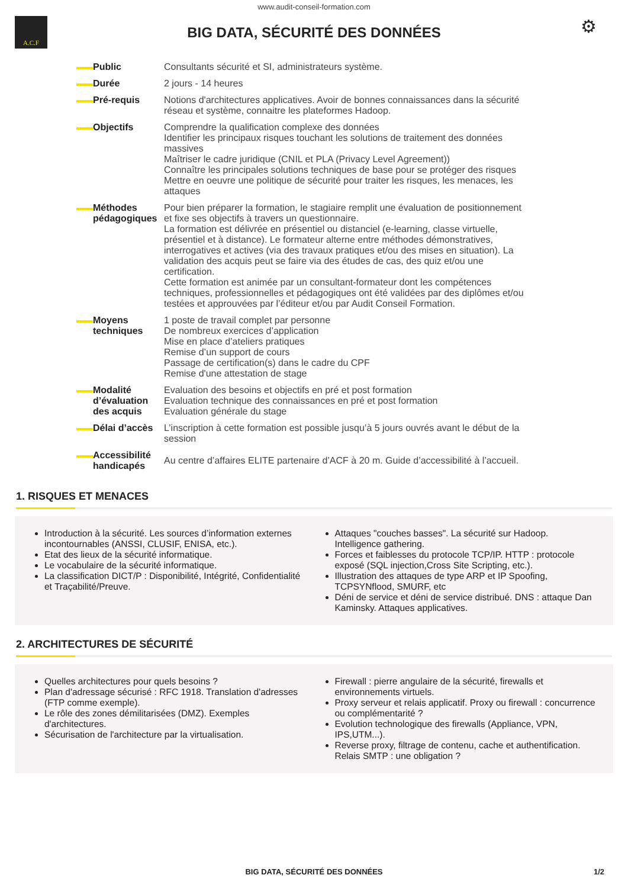www.audit-conseil-formation.com
A.C.F
BIG DATA, SÉCURITÉ DES DONNÉES
⚙
| Public | Consultants sécurité et SI, administrateurs système. |
| Durée | 2 jours - 14 heures |
| Pré-requis | Notions d'architectures applicatives. Avoir de bonnes connaissances dans la sécurité réseau et système, connaitre les plateformes Hadoop. |
| Objectifs | Comprendre la qualification complexe des données Identifier les principaux risques touchant les solutions de traitement des données massives Maîtriser le cadre juridique (CNIL et PLA (Privacy Level Agreement)) Connaître les principales solutions techniques de base pour se protéger des risques Mettre en oeuvre une politique de sécurité pour traiter les risques, les menaces, les attaques |
| Méthodes pédagogiques | Pour bien préparer la formation, le stagiaire remplit une évaluation de positionnement et fixe ses objectifs à travers un questionnaire. La formation est délivrée en présentiel ou distanciel (e-learning, classe virtuelle, présentiel et à distance). Le formateur alterne entre méthodes démonstratives, interrogatives et actives (via des travaux pratiques et/ou des mises en situation). La validation des acquis peut se faire via des études de cas, des quiz et/ou une certification. Cette formation est animée par un consultant-formateur dont les compétences techniques, professionnelles et pédagogiques ont été validées par des diplômes et/ou testées et approuvées par l’éditeur et/ou par Audit Conseil Formation. |
| Moyens techniques | 1 poste de travail complet par personne De nombreux exercices d’application Mise en place d’ateliers pratiques Remise d’un support de cours Passage de certification(s) dans le cadre du CPF Remise d'une attestation de stage |
| Modalité d’évaluation des acquis | Evaluation des besoins et objectifs en pré et post formation Evaluation technique des connaissances en pré et post formation Evaluation générale du stage |
| Délai d’accès | L’inscription à cette formation est possible jusqu’à 5 jours ouvrés avant le début de la session |
| Accessibilité handicapés | Au centre d’affaires ELITE partenaire d’ACF à 20 m. Guide d’accessibilité à l’accueil. |
1. RISQUES ET MENACES
Introduction à la sécurité. Les sources d’information externes incontournables (ANSSI, CLUSIF, ENISA, etc.).
Etat des lieux de la sécurité informatique.
Le vocabulaire de la sécurité informatique.
La classification DICT/P : Disponibilité, Intégrité, Confidentialité et Traçabilité/Preuve.
Attaques "couches basses". La sécurité sur Hadoop. Intelligence gathering.
Forces et faiblesses du protocole TCP/IP. HTTP : protocole exposé (SQL injection,Cross Site Scripting, etc.).
Illustration des attaques de type ARP et IP Spoofing, TCPSYNflood, SMURF, etc
Déni de service et déni de service distribué. DNS : attaque Dan Kaminsky. Attaques applicatives.
2. ARCHITECTURES DE SÉCURITÉ
Quelles architectures pour quels besoins ?
Plan d'adressage sécurisé : RFC 1918. Translation d'adresses (FTP comme exemple).
Le rôle des zones démilitarisées (DMZ). Exemples d'architectures.
Sécurisation de l'architecture par la virtualisation.
Firewall : pierre angulaire de la sécurité, firewalls et environnements virtuels.
Proxy serveur et relais applicatif. Proxy ou firewall : concurrence ou complémentarité ?
Evolution technologique des firewalls (Appliance, VPN, IPS,UTM...).
Reverse proxy, filtrage de contenu, cache et authentification. Relais SMTP : une obligation ?
BIG DATA, SÉCURITÉ DES DONNÉES 1/2